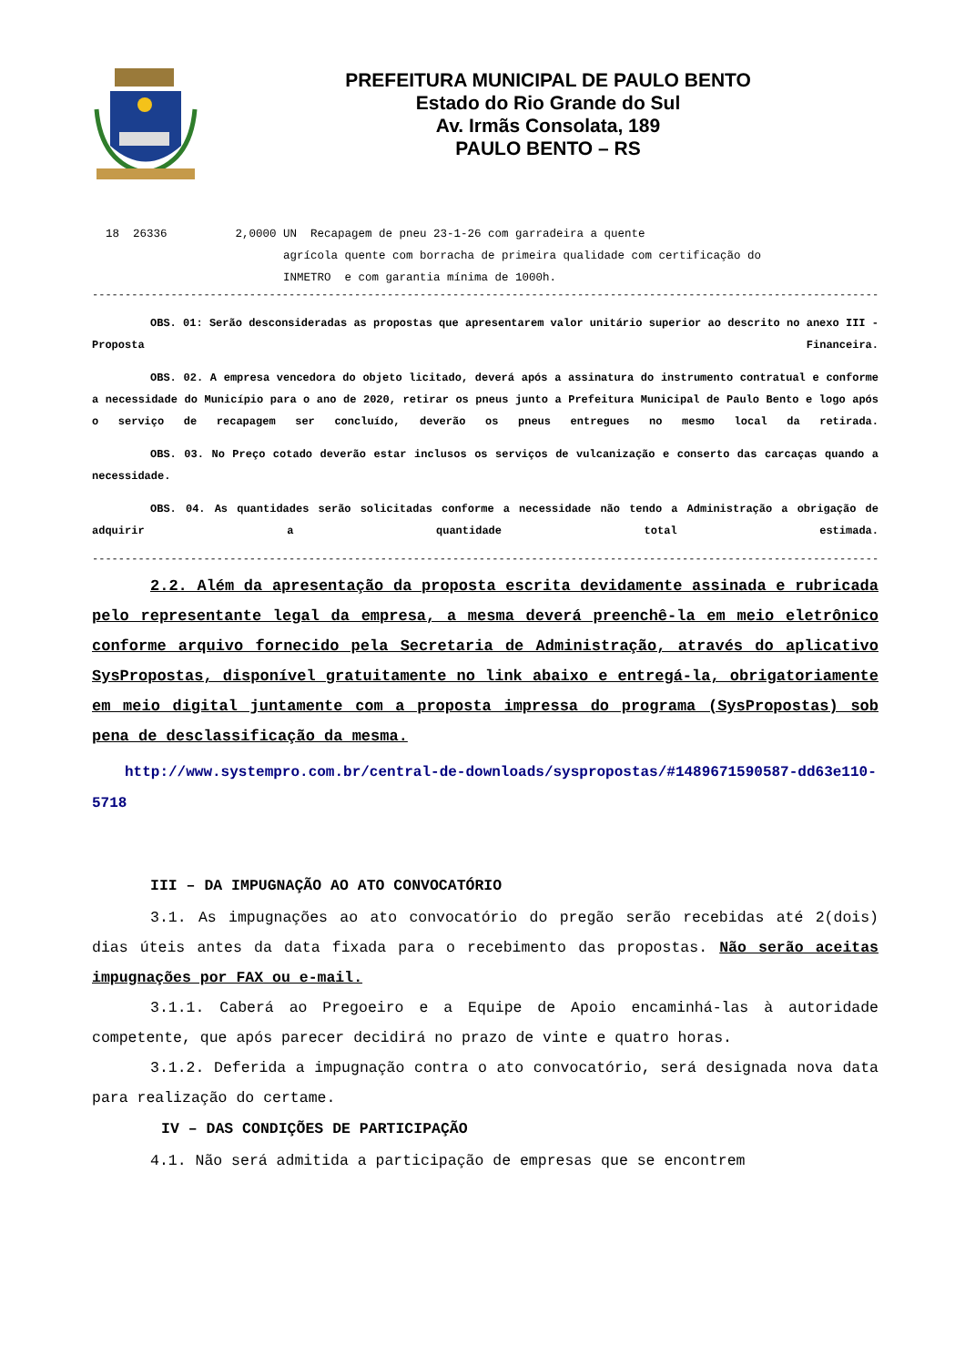PREFEITURA MUNICIPAL DE PAULO BENTO
Estado do Rio Grande do Sul
Av. Irmãs Consolata, 189
PAULO BENTO – RS
18 26336 2,0000 UN Recapagem de pneu 23-1-26 com garradeira a quente agrícola quente com borracha de primeira qualidade com certificação do INMETRO e com garantia mínima de 1000h.
------------------------------------------------------------------------------------------------------------------------
OBS. 01: Serão desconsideradas as propostas que apresentarem valor unitário superior ao descrito no anexo III - Proposta Financeira.
OBS. 02. A empresa vencedora do objeto licitado, deverá após a assinatura do instrumento contratual e conforme a necessidade do Município para o ano de 2020, retirar os pneus junto a Prefeitura Municipal de Paulo Bento e logo após o serviço de recapagem ser concluído, deverão os pneus entregues no mesmo local da retirada.
OBS. 03. No Preço cotado deverão estar inclusos os serviços de vulcanização e conserto das carcaças quando a necessidade.
OBS. 04. As quantidades serão solicitadas conforme a necessidade não tendo a Administração a obrigação de adquirir a quantidade total estimada.
------------------------------------------------------------------------------------------------------------------------
2.2. Além da apresentação da proposta escrita devidamente assinada e rubricada pelo representante legal da empresa, a mesma deverá preenchê-la em meio eletrônico conforme arquivo fornecido pela Secretaria de Administração, através do aplicativo SysPropostas, disponível gratuitamente no link abaixo e entregá-la, obrigatoriamente em meio digital juntamente com a proposta impressa do programa (SysPropostas) sob pena de desclassificação da mesma.
http://www.systempro.com.br/central-de-downloads/syspropostas/#1489671590587-dd63e110-5718
III – DA IMPUGNAÇÃO AO ATO CONVOCATÓRIO
3.1. As impugnações ao ato convocatório do pregão serão recebidas até 2(dois) dias úteis antes da data fixada para o recebimento das propostas. Não serão aceitas impugnações por FAX ou e-mail.
3.1.1. Caberá ao Pregoeiro e a Equipe de Apoio encaminhá-las à autoridade competente, que após parecer decidirá no prazo de vinte e quatro horas.
3.1.2. Deferida a impugnação contra o ato convocatório, será designada nova data para realização do certame.
IV – DAS CONDIÇÕES DE PARTICIPAÇÃO
4.1. Não será admitida a participação de empresas que se encontrem